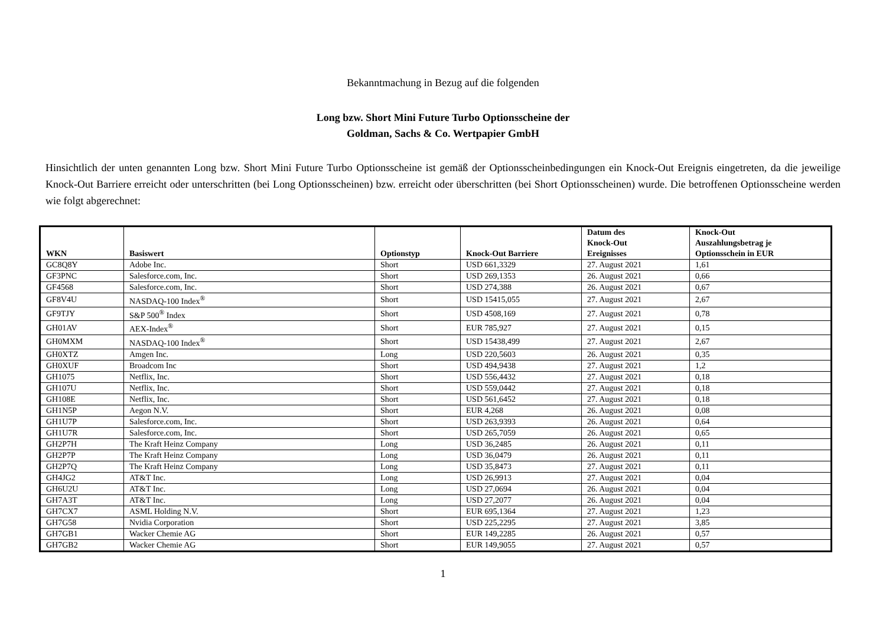Bekanntmachung in Bezug auf die folgenden
Long bzw. Short Mini Future Turbo Optionsscheine der
Goldman, Sachs & Co. Wertpapier GmbH
Hinsichtlich der unten genannten Long bzw. Short Mini Future Turbo Optionsscheine ist gemäß der Optionsscheinbedingungen ein Knock-Out Ereignis eingetreten, da die jeweilige Knock-Out Barriere erreicht oder unterschritten (bei Long Optionsscheinen) bzw. erreicht oder überschritten (bei Short Optionsscheinen) wurde. Die betroffenen Optionsscheine werden wie folgt abgerechnet:
| WKN | Basiswert | Optionstyp | Knock-Out Barriere | Datum des Knock-Out Ereignisses | Knock-Out Auszahlungsbetrag je Optionsschein in EUR |
| --- | --- | --- | --- | --- | --- |
| GC8Q8Y | Adobe Inc. | Short | USD 661,3329 | 27. August 2021 | 1,61 |
| GF3PNC | Salesforce.com, Inc. | Short | USD 269,1353 | 26. August 2021 | 0,66 |
| GF4568 | Salesforce.com, Inc. | Short | USD 274,388 | 26. August 2021 | 0,67 |
| GF8V4U | NASDAQ-100 Index<sup>®</sup> | Short | USD 15415,055 | 27. August 2021 | 2,67 |
| GF9TJY | S&P 500<sup>®</sup> Index | Short | USD 4508,169 | 27. August 2021 | 0,78 |
| GH01AV | AEX-Index<sup>®</sup> | Short | EUR 785,927 | 27. August 2021 | 0,15 |
| GH0MXM | NASDAQ-100 Index<sup>®</sup> | Short | USD 15438,499 | 27. August 2021 | 2,67 |
| GH0XTZ | Amgen Inc. | Long | USD 220,5603 | 26. August 2021 | 0,35 |
| GH0XUF | Broadcom Inc | Short | USD 494,9438 | 27. August 2021 | 1,2 |
| GH1075 | Netflix, Inc. | Short | USD 556,4432 | 27. August 2021 | 0,18 |
| GH107U | Netflix, Inc. | Short | USD 559,0442 | 27. August 2021 | 0,18 |
| GH108E | Netflix, Inc. | Short | USD 561,6452 | 27. August 2021 | 0,18 |
| GH1N5P | Aegon N.V. | Short | EUR 4,268 | 26. August 2021 | 0,08 |
| GH1U7P | Salesforce.com, Inc. | Short | USD 263,9393 | 26. August 2021 | 0,64 |
| GH1U7R | Salesforce.com, Inc. | Short | USD 265,7059 | 26. August 2021 | 0,65 |
| GH2P7H | The Kraft Heinz Company | Long | USD 36,2485 | 26. August 2021 | 0,11 |
| GH2P7P | The Kraft Heinz Company | Long | USD 36,0479 | 26. August 2021 | 0,11 |
| GH2P7Q | The Kraft Heinz Company | Long | USD 35,8473 | 27. August 2021 | 0,11 |
| GH4JG2 | AT&T Inc. | Long | USD 26,9913 | 27. August 2021 | 0,04 |
| GH6U2U | AT&T Inc. | Long | USD 27,0694 | 26. August 2021 | 0,04 |
| GH7A3T | AT&T Inc. | Long | USD 27,2077 | 26. August 2021 | 0,04 |
| GH7CX7 | ASML Holding N.V. | Short | EUR 695,1364 | 27. August 2021 | 1,23 |
| GH7G58 | Nvidia Corporation | Short | USD 225,2295 | 27. August 2021 | 3,85 |
| GH7GB1 | Wacker Chemie AG | Short | EUR 149,2285 | 26. August 2021 | 0,57 |
| GH7GB2 | Wacker Chemie AG | Short | EUR 149,9055 | 27. August 2021 | 0,57 |
1